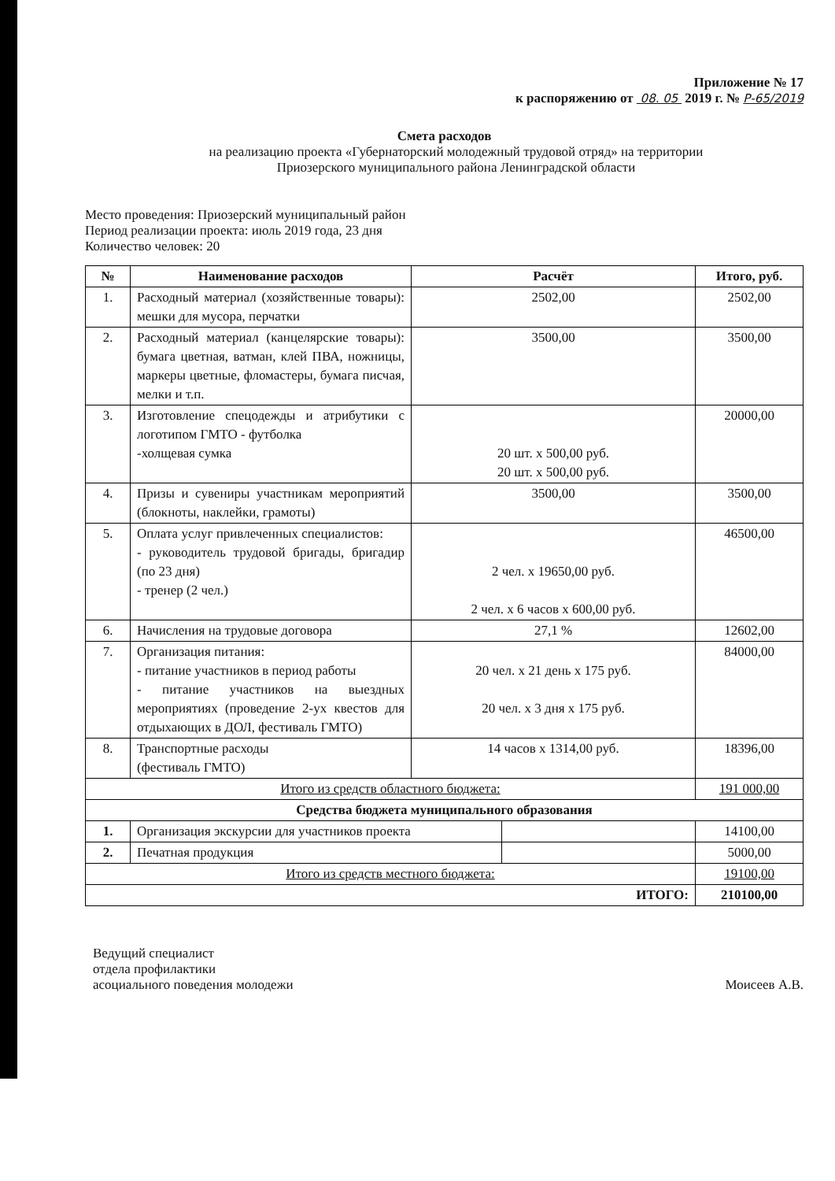Приложение № 17
к распоряжению от 08. 05 2019 г. № Р-65/2019
Смета расходов
на реализацию проекта «Губернаторский молодежный трудовой отряд» на территории
Приозерского муниципального района Ленинградской области
Место проведения: Приозерский муниципальный район
Период реализации проекта: июль 2019 года, 23 дня
Количество человек: 20
| № | Наименование расходов | Расчёт | | Итого, руб. |
| --- | --- | --- | --- | --- |
| 1. | Расходный материал (хозяйственные товары): мешки для мусора, перчатки | 2502,00 | | 2502,00 |
| 2. | Расходный материал (канцелярские товары): бумага цветная, ватман, клей ПВА, ножницы, маркеры цветные, фломастеры, бумага писчая, мелки и т.п. | 3500,00 | | 3500,00 |
| 3. | Изготовление спецодежды и атрибутики с логотипом ГМТО - футболка -холщевая сумка | 20 шт. х 500,00 руб. 20 шт. х 500,00 руб. | | 20000,00 |
| 4. | Призы и сувениры участникам мероприятий (блокноты, наклейки, грамоты) | 3500,00 | | 3500,00 |
| 5. | Оплата услуг привлеченных специалистов: - руководитель трудовой бригады, бригадир (по 23 дня) - тренер (2 чел.) | 2 чел. х 19650,00 руб. 2 чел. х 6 часов х 600,00 руб. | | 46500,00 |
| 6. | Начисления на трудовые договора | 27,1 % | | 12602,00 |
| 7. | Организация питания: - питание участников в период работы - питание участников на выездных мероприятиях (проведение 2-ух квестов для отдыхающих в ДОЛ, фестиваль ГМТО) | 20 чел. х 21 день х 175 руб. 20 чел. х 3 дня х 175 руб. | | 84000,00 |
| 8. | Транспортные расходы (фестиваль ГМТО) | 14 часов х 1314,00 руб. | | 18396,00 |
| Итого из средств областного бюджета: | | | | 191 000,00 |
| Средства бюджета муниципального образования | | | | |
| 1. | Организация экскурсии для участников проекта | | | 14100,00 |
| 2. | Печатная продукция | | | 5000,00 |
| Итого из средств местного бюджета: | | | | 19100,00 |
| ИТОГО: | | | | 210100,00 |
Ведущий специалист
отдела профилактики
асоциального поведения молодежи
Моисеев А.В.